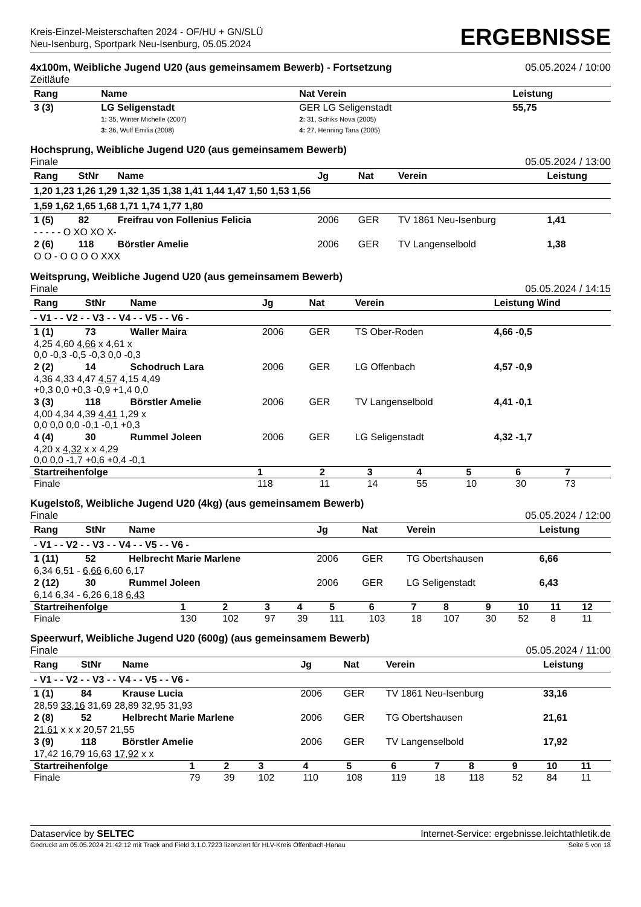Kreis-Einzel-Meisterschaften 2024 - OF/HU + GN/SLÜ
Neu-Isenburg, Sportpark Neu-Isenburg, 05.05.2024
ERGEBNISSE
4x100m, Weibliche Jugend U20 (aus gemeinsamem Bewerb) - Fortsetzung
Zeitläufe 05.05.2024 / 10:00
| Rang | Name | Nat Verein | Leistung |
| --- | --- | --- | --- |
| 3 (3) | LG Seligenstadt 1: 35, Winter Michelle (2007) 3: 36, Wulf Emilia (2008) | GER LG Seligenstadt 2: 31, Schiks Nova (2005) 4: 27, Henning Tana (2005) | 55,75 |
Hochsprung, Weibliche Jugend U20 (aus gemeinsamem Bewerb)
Finale
05.05.2024 / 13:00
| Rang | StNr | Name | Jg | Nat | Verein | Leistung |
| --- | --- | --- | --- | --- | --- | --- |
| 1,20 1,23 1,26 1,29 1,32 1,35 1,38 1,41 1,44 1,47 1,50 1,53 1,56 | | | | | | |
| 1,59 1,62 1,65 1,68 1,71 1,74 1,77 1,80 | | | | | | |
| 1 (5) | 82 | Freifrau von Follenius Felicia | 2006 | GER | TV 1861 Neu-Isenburg | 1,41 |
| - - - - - O XO XO X- | | | | | | |
| 2 (6) | 118 | Börstler Amelie | 2006 | GER | TV Langenselbold | 1,38 |
| O O - O O O O XXX | | | | | | |
Weitsprung, Weibliche Jugend U20 (aus gemeinsamem Bewerb)
Finale
05.05.2024 / 14:15
| Rang | StNr | Name | Jg | Nat | Verein | Leistung Wind |
| --- | --- | --- | --- | --- | --- | --- |
| - V1 - - V2 - - V3 - - V4 - - V5 - - V6 - | | | | | | |
| 1 (1) | 73 | Waller Maira | 2006 | GER | TS Ober-Roden | 4,66 -0,5 |
| 4,25 4,60 4,66 x 4,61 x 0,0 -0,3 -0,5 -0,3 0,0 -0,3 | | | | | | |
| 2 (2) | 14 | Schodruch Lara | 2006 | GER | LG Offenbach | 4,57 -0,9 |
| 4,36 4,33 4,47 4,57 4,15 4,49 +0,3 0,0 +0,3 -0,9 +1,4 0,0 | | | | | | |
| 3 (3) | 118 | Börstler Amelie | 2006 | GER | TV Langenselbold | 4,41 -0,1 |
| 4,00 4,34 4,39 4,41 1,29 x 0,0 0,0 0,0 -0,1 -0,1 +0,3 | | | | | | |
| 4 (4) | 30 | Rummel Joleen | 2006 | GER | LG Seligenstadt | 4,32 -1,7 |
| 4,20 x 4,32 x x 4,29 0,0 0,0 -1,7 +0,6 +0,4 -0,1 | | | | | | |
| Startreihenfolge | 1 | 2 | 3 | 4 | 5 | 6 | 7 |
| Finale | 118 | 11 | 14 | 55 | 10 | 30 | 73 |
Kugelstoß, Weibliche Jugend U20 (4kg) (aus gemeinsamem Bewerb)
Finale
05.05.2024 / 12:00
| Rang | StNr | Name | Jg | Nat | Verein | Leistung |
| --- | --- | --- | --- | --- | --- | --- |
| - V1 - - V2 - - V3 - - V4 - - V5 - - V6 - | | | | | | |
| 1 (11) | 52 | Helbrecht Marie Marlene | 2006 | GER | TG Obertshausen | 6,66 |
| 6,34 6,51 - 6,66 6,60 6,17 | | | | | | |
| 2 (12) | 30 | Rummel Joleen | 2006 | GER | LG Seligenstadt | 6,43 |
| 6,14 6,34 - 6,26 6,18 6,43 | | | | | | |
| Startreihenfolge | 1 | 2 | 3 | 4 | 5 | 6 | 7 | 8 | 9 | 10 | 11 | 12 |
| Finale | 130 | 102 | 97 | 39 | 111 | 103 | 18 | 107 | 30 | 52 | 8 | 11 |
Speerwurf, Weibliche Jugend U20 (600g) (aus gemeinsamem Bewerb)
Finale
05.05.2024 / 11:00
| Rang | StNr | Name | Jg | Nat | Verein | Leistung |
| --- | --- | --- | --- | --- | --- | --- |
| - V1 - - V2 - - V3 - - V4 - - V5 - - V6 - | | | | | | |
| 1 (1) | 84 | Krause Lucia | 2006 | GER | TV 1861 Neu-Isenburg | 33,16 |
| 28,59 33,16 31,69 28,89 32,95 31,93 | | | | | | |
| 2 (8) | 52 | Helbrecht Marie Marlene | 2006 | GER | TG Obertshausen | 21,61 |
| 21,61 x x x 20,57 21,55 | | | | | | |
| 3 (9) | 118 | Börstler Amelie | 2006 | GER | TV Langenselbold | 17,92 |
| 17,42 16,79 16,63 17,92 x x | | | | | | |
| Startreihenfolge | 1 | 2 | 3 | 4 | 5 | 6 | 7 | 8 | 9 | 10 | 11 |
| Finale | 79 | 39 | 102 | 110 | 108 | 119 | 18 | 118 | 52 | 84 | 11 |
Dataservice by SELTEC Internet-Service: ergebnisse.leichtathletik.de
Gedruckt am 05.05.2024 21:42:12 mit Track and Field 3.1.0.7223 lizenziert für HLV-Kreis Offenbach-Hanau Seite 5 von 18